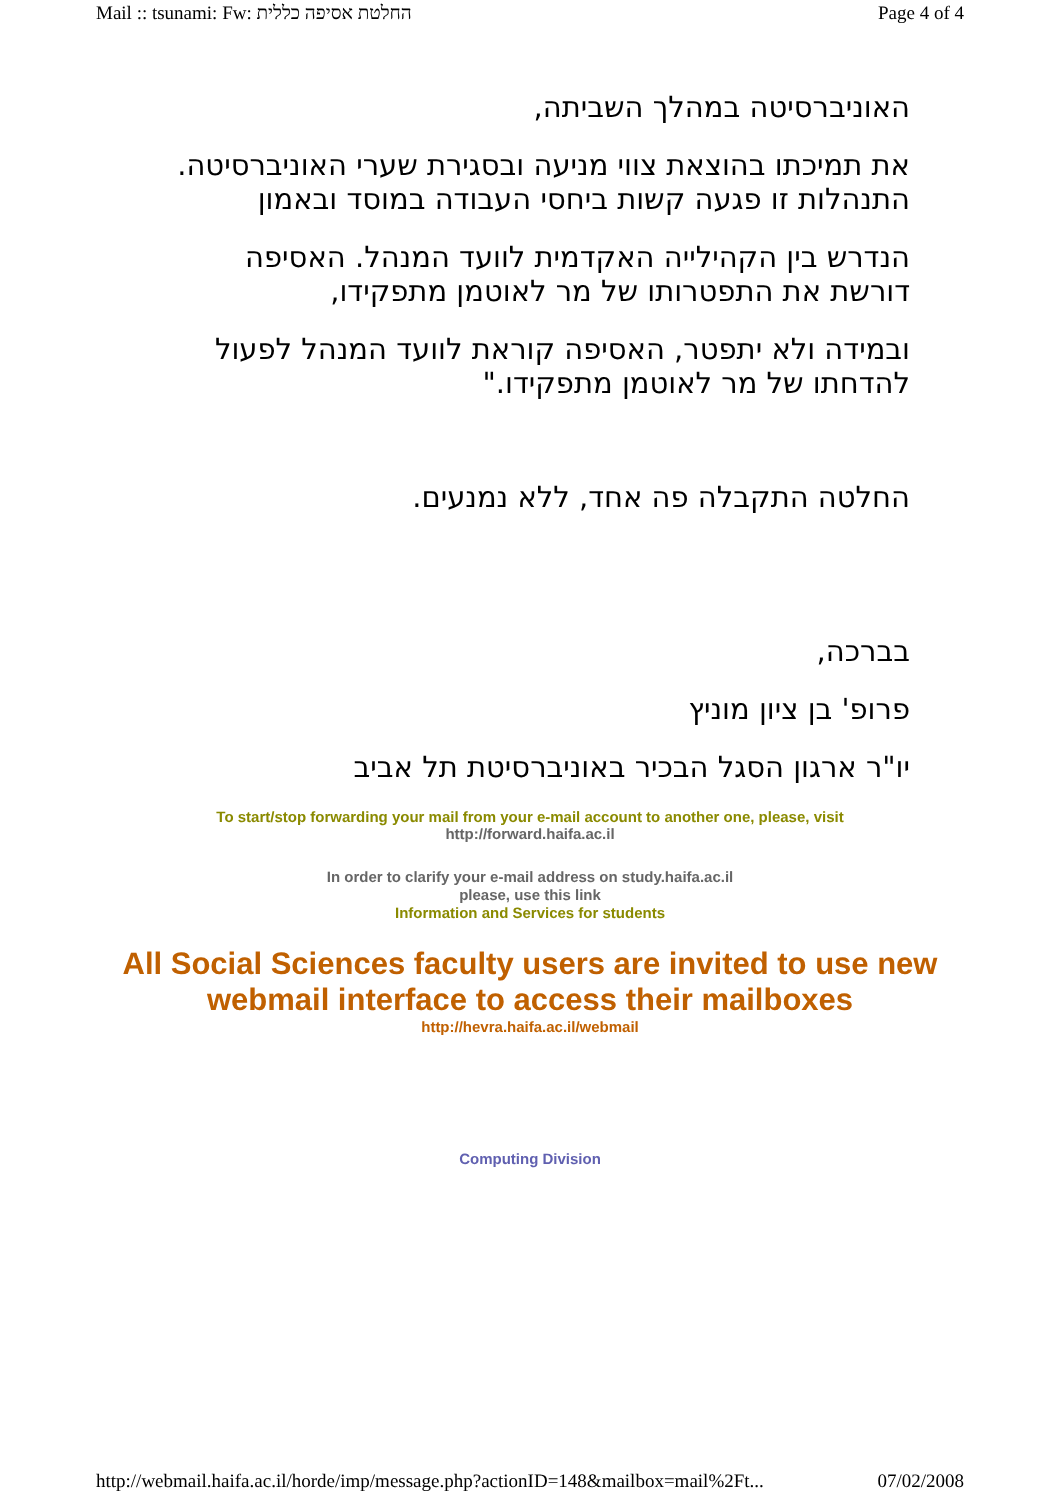Mail :: tsunami: Fw: החלטת אסיפה כללית Page 4 of 4
האוניברסיטה במהלך השביתה,
את תמיכתו בהוצאת צווי מניעה ובסגירת שערי האוניברסיטה. התנהלות זו פגעה קשות ביחסי העבודה במוסד ובאמון
הנדרש בין הקהילייה האקדמית לוועד המנהל. האסיפה דורשת את התפטרותו של מר לאוטמן מתפקידו,
ובמידה ולא יתפטר, האסיפה קוראת לוועד המנהל לפעול להדחתו של מר לאוטמן מתפקידו."
החלטה התקבלה פה אחד, ללא נמנעים.
בברכה,
פרופ' בן ציון מוניץ
יו"ר ארגון הסגל הבכיר באוניברסיטת תל אביב
To start/stop forwarding your mail from your e-mail account to another one, please, visit
http://forward.haifa.ac.il
In order to clarify your e-mail address on study.haifa.ac.il
please, use this link
Information and Services for students
All Social Sciences faculty users are invited to use new
webmail interface to access their mailboxes
http://hevra.haifa.ac.il/webmail
Computing Division
http://webmail.haifa.ac.il/horde/imp/message.php?actionID=148&mailbox=mail%2Ft... 07/02/2008